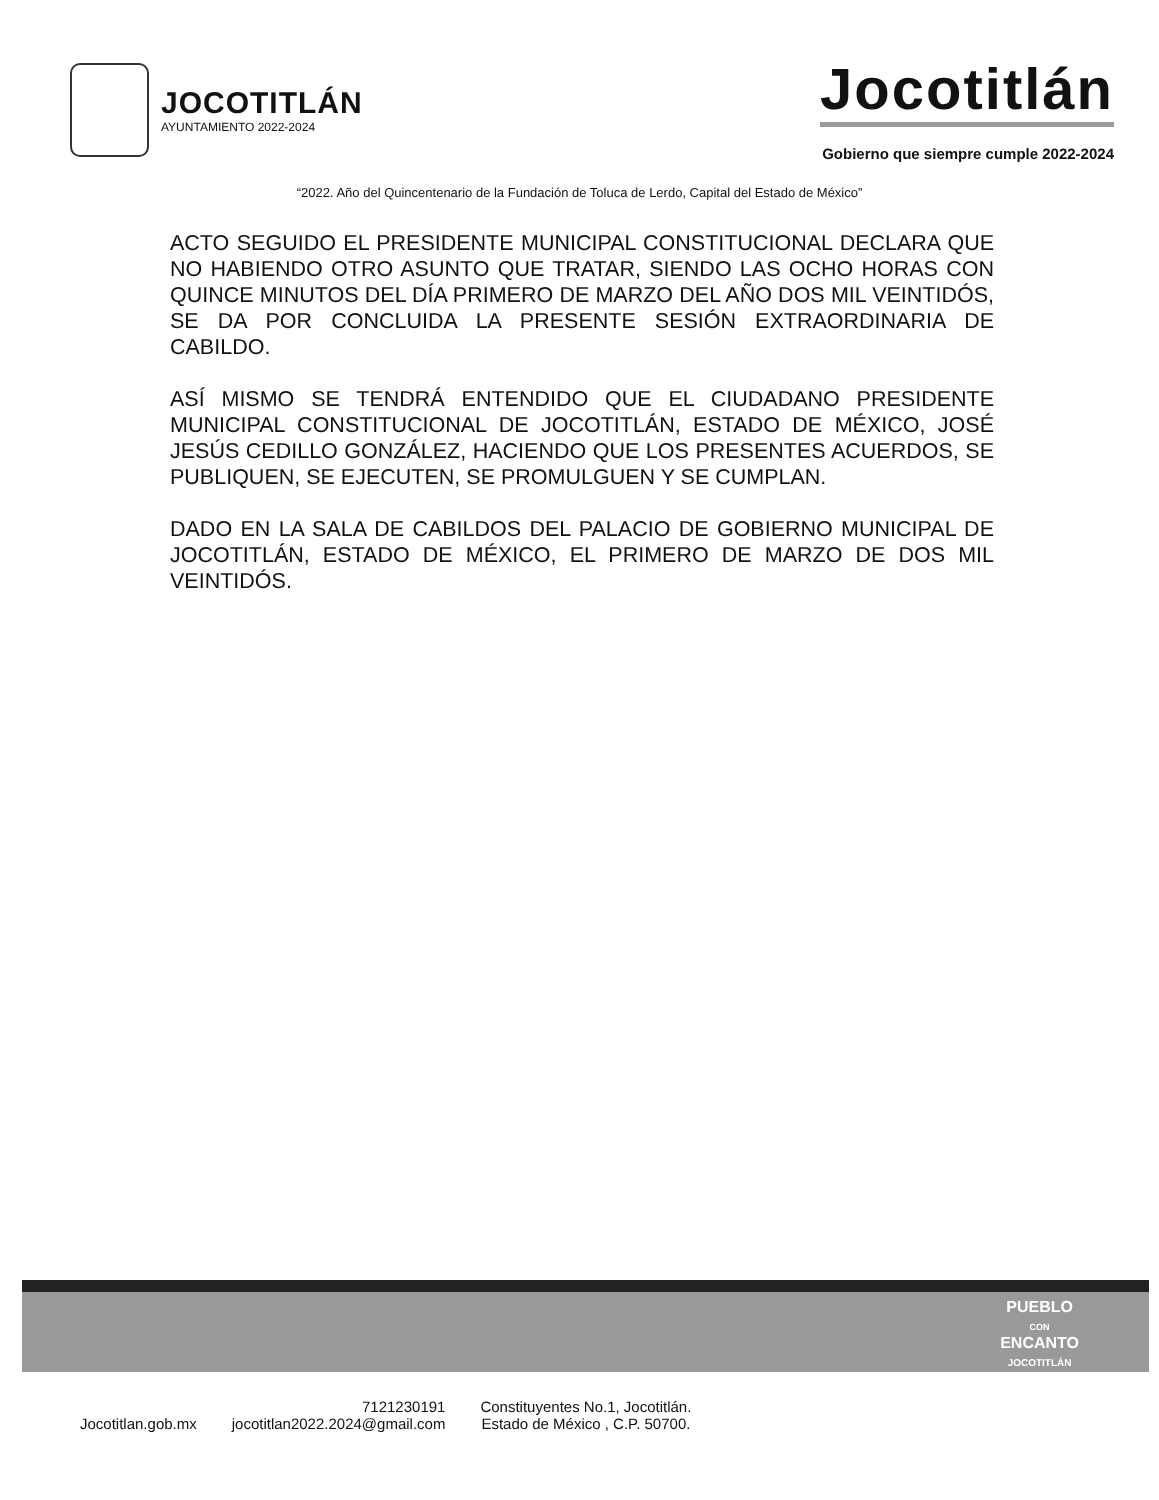JOCOTITLÁN
AYUNTAMIENTO 2022-2024
Jocotitlán
Gobierno que siempre cumple 2022-2024
“2022. Año del Quincentenario de la Fundación de Toluca de Lerdo, Capital del Estado de México”
ACTO SEGUIDO EL PRESIDENTE MUNICIPAL CONSTITUCIONAL DECLARA QUE NO HABIENDO OTRO ASUNTO QUE TRATAR, SIENDO LAS OCHO HORAS CON QUINCE MINUTOS DEL DÍA PRIMERO DE MARZO DEL AÑO DOS MIL VEINTIDÓS, SE DA POR CONCLUIDA LA PRESENTE SESIÓN EXTRAORDINARIA DE CABILDO.
ASÍ MISMO SE TENDRÁ ENTENDIDO QUE EL CIUDADANO PRESIDENTE MUNICIPAL CONSTITUCIONAL DE JOCOTITLÁN, ESTADO DE MÉXICO, JOSÉ JESÚS CEDILLO GONZÁLEZ, HACIENDO QUE LOS PRESENTES ACUERDOS, SE PUBLIQUEN, SE EJECUTEN, SE PROMULGUEN Y SE CUMPLAN.
DADO EN LA SALA DE CABILDOS DEL PALACIO DE GOBIERNO MUNICIPAL DE JOCOTITLÁN, ESTADO DE MÉXICO, EL PRIMERO DE MARZO DE DOS MIL VEINTIDÓS.
PUEBLO
CON
ENCANTO
JOCOTITLÁN
Jocotitlan.gob.mx
7121230191
jocotitlan2022.2024@gmail.com
Constituyentes No.1, Jocotitlán.
Estado de México , C.P. 50700.